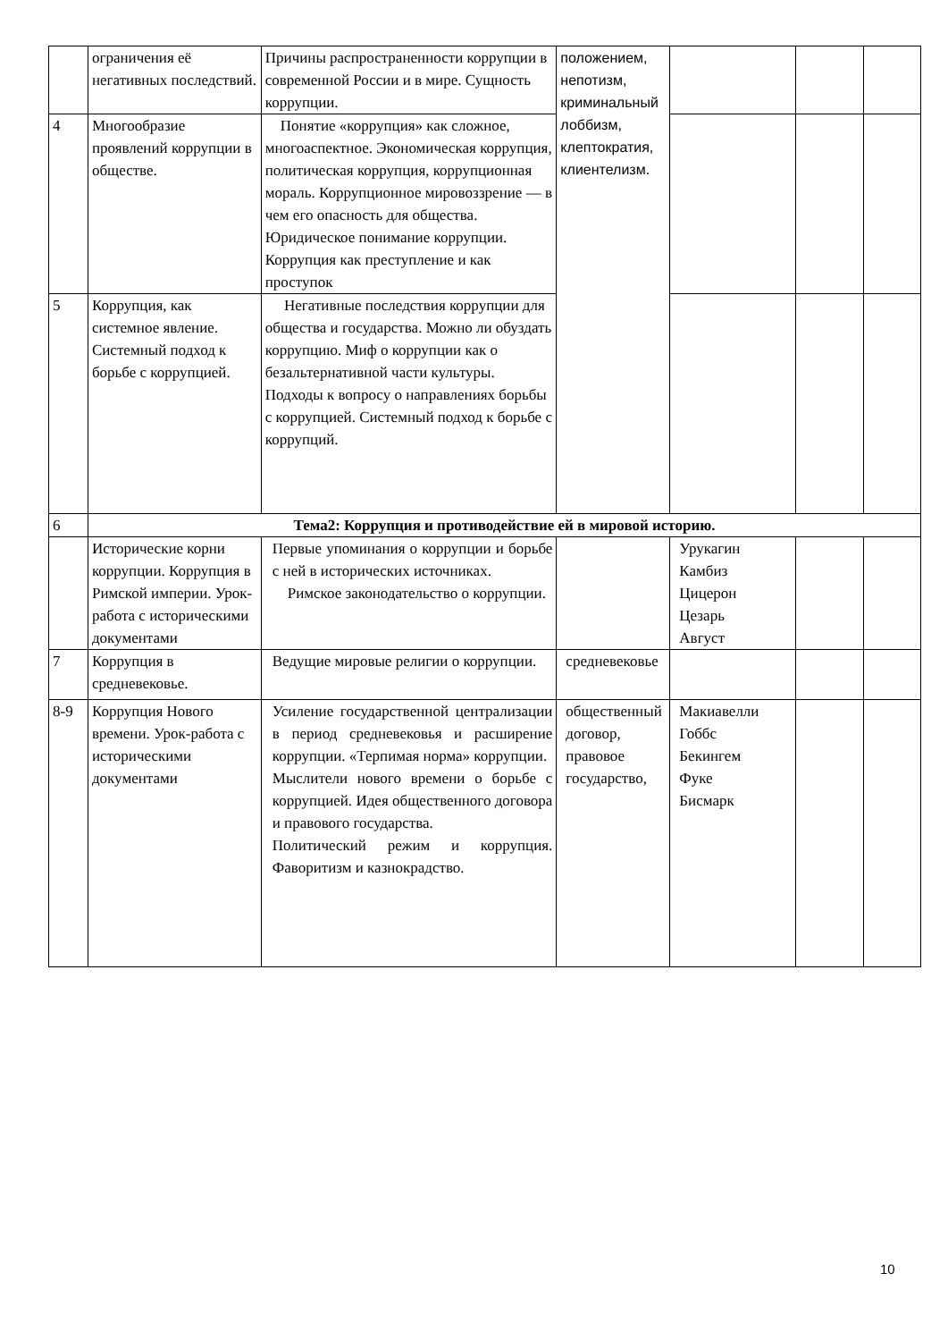| | ограничения её негативных последствий. | Причины распространенности коррупции в современной России и в мире. Сущность коррупции. | положением, непотизм, криминальный лоббизм, клептократия, клиентелизм. | | | |
| 4 | Многообразие проявлений коррупции в обществе. | Понятие «коррупция» как сложное, многоаспектное. Экономическая коррупция, политическая коррупция, коррупционная мораль. Коррупционное мировоззрение — в чем его опасность для общества. Юридическое понимание коррупции. Коррупция как преступление и как проступок | | | | |
| 5 | Коррупция, как системное явление. Системный подход к борьбе с коррупцией. | Негативные последствия коррупции для общества и государства. Можно ли обуздать коррупцию. Миф о коррупции как о безальтернативной части культуры. Подходы к вопросу о направлениях борьбы с коррупцией. Системный подход к борьбе с коррупций. | | | | |
| 6 | Тема2: Коррупция и противодействие ей в мировой историю. | | | | | |
| | Исторические корни коррупции. Коррупция в Римской империи. Урок-работа с историческими документами | Первые упоминания о коррупции и борьбе с ней в исторических источниках. Римское законодательство о коррупции. | | Урукагин Камбиз Цицерон Цезарь Август | | |
| 7 | Коррупция в средневековье. | Ведущие мировые религии о коррупции. | средневековье | | | |
| 8-9 | Коррупция Нового времени. Урок-работа с историческими документами | Усиление государственной централизации в период средневековья и расширение коррупции. «Терпимая норма» коррупции. Мыслители нового времени о борьбе с коррупцией. Идея общественного договора и правового государства. Политический режим и коррупция. Фаворитизм и казнокрадство. | общественный договор, правовое государство, | Макиавелли Гоббс Бекингем Фуке Бисмарк | | |
10